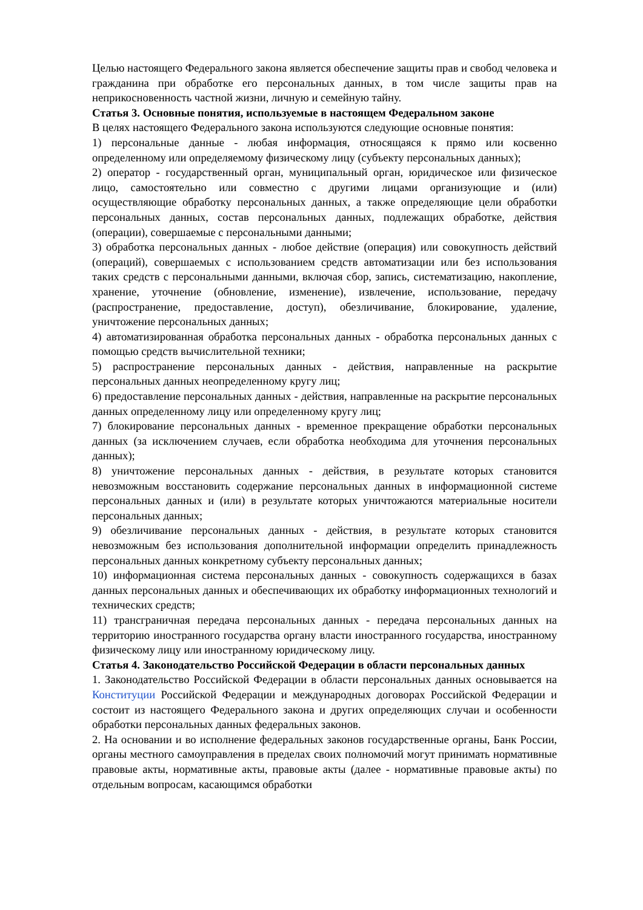Целью настоящего Федерального закона является обеспечение защиты прав и свобод человека и гражданина при обработке его персональных данных, в том числе защиты прав на неприкосновенность частной жизни, личную и семейную тайну.
Статья 3. Основные понятия, используемые в настоящем Федеральном законе
В целях настоящего Федерального закона используются следующие основные понятия:
1) персональные данные - любая информация, относящаяся к прямо или косвенно определенному или определяемому физическому лицу (субъекту персональных данных);
2) оператор - государственный орган, муниципальный орган, юридическое или физическое лицо, самостоятельно или совместно с другими лицами организующие и (или) осуществляющие обработку персональных данных, а также определяющие цели обработки персональных данных, состав персональных данных, подлежащих обработке, действия (операции), совершаемые с персональными данными;
3) обработка персональных данных - любое действие (операция) или совокупность действий (операций), совершаемых с использованием средств автоматизации или без использования таких средств с персональными данными, включая сбор, запись, систематизацию, накопление, хранение, уточнение (обновление, изменение), извлечение, использование, передачу (распространение, предоставление, доступ), обезличивание, блокирование, удаление, уничтожение персональных данных;
4) автоматизированная обработка персональных данных - обработка персональных данных с помощью средств вычислительной техники;
5) распространение персональных данных - действия, направленные на раскрытие персональных данных неопределенному кругу лиц;
6) предоставление персональных данных - действия, направленные на раскрытие персональных данных определенному лицу или определенному кругу лиц;
7) блокирование персональных данных - временное прекращение обработки персональных данных (за исключением случаев, если обработка необходима для уточнения персональных данных);
8) уничтожение персональных данных - действия, в результате которых становится невозможным восстановить содержание персональных данных в информационной системе персональных данных и (или) в результате которых уничтожаются материальные носители персональных данных;
9) обезличивание персональных данных - действия, в результате которых становится невозможным без использования дополнительной информации определить принадлежность персональных данных конкретному субъекту персональных данных;
10) информационная система персональных данных - совокупность содержащихся в базах данных персональных данных и обеспечивающих их обработку информационных технологий и технических средств;
11) трансграничная передача персональных данных - передача персональных данных на территорию иностранного государства органу власти иностранного государства, иностранному физическому лицу или иностранному юридическому лицу.
Статья 4. Законодательство Российской Федерации в области персональных данных
1. Законодательство Российской Федерации в области персональных данных основывается на Конституции Российской Федерации и международных договорах Российской Федерации и состоит из настоящего Федерального закона и других определяющих случаи и особенности обработки персональных данных федеральных законов.
2. На основании и во исполнение федеральных законов государственные органы, Банк России, органы местного самоуправления в пределах своих полномочий могут принимать нормативные правовые акты, нормативные акты, правовые акты (далее - нормативные правовые акты) по отдельным вопросам, касающимся обработки